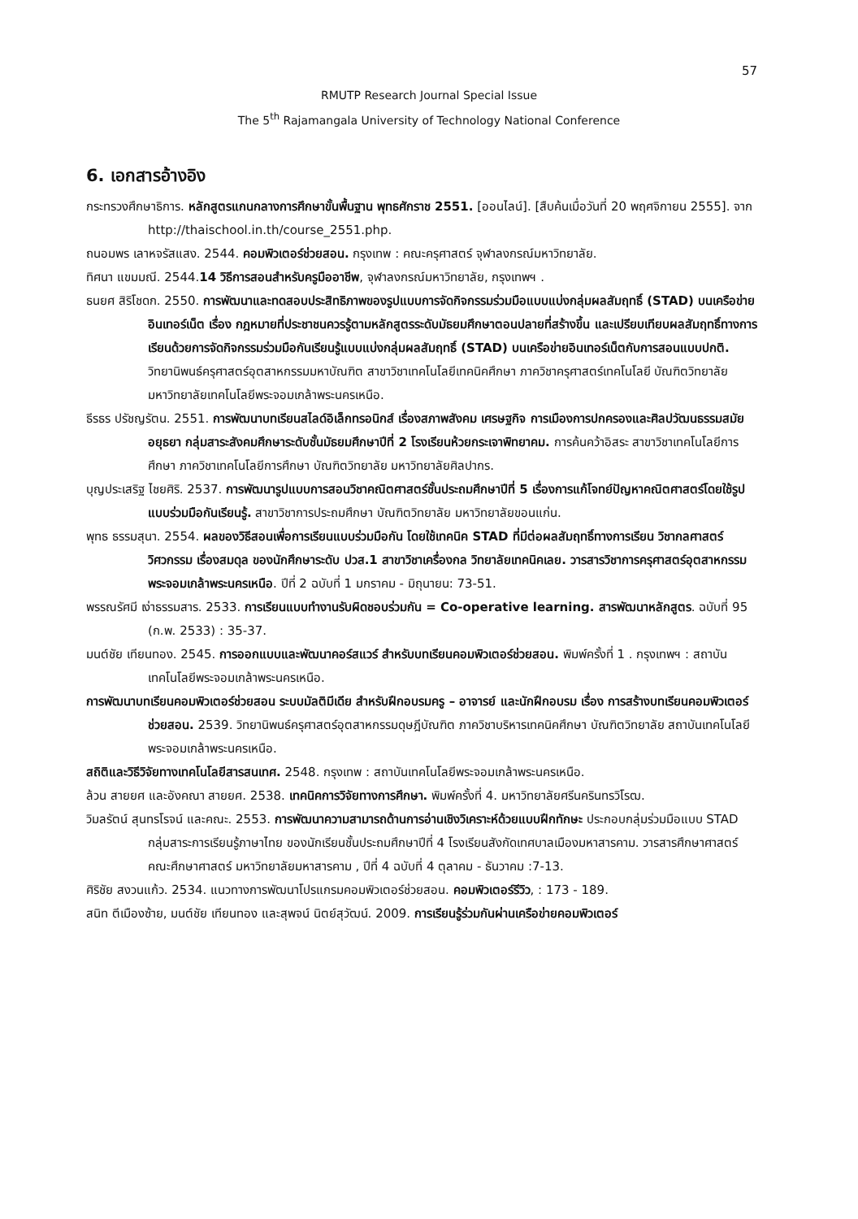57
RMUTP Research Journal Special Issue
The 5<sup>th</sup> Rajamangala University of Technology National Conference
6. เอกสารอ้างอิง
กระทรวงศึกษาธิการ. หลักสูตรแกนกลางการศึกษาขั้นพื้นฐาน พุทธศักราช 2551. [ออนไลน์]. [สืบค้นเมื่อวันที่ 20 พฤศจิกายน 2555]. จาก http://thaischool.in.th/course_2551.php.
ถนอมพร เลาหจรัสแสง. 2544. คอมพิวเตอร์ช่วยสอน. กรุงเทพ : คณะครุศาสตร์ จุฬาลงกรณ์มหาวิทยาลัย.
ทิศนา แขมมณี. 2544.14 วิธีการสอนสำหรับครูมืออาชีพ, จุฬาลงกรณ์มหาวิทยาลัย, กรุงเทพฯ .
ธนยศ สิริโชดก. 2550. การพัฒนาและทดสอบประสิทธิภาพของรูปแบบการจัดกิจกรรมร่วมมือแบบแบ่งกลุ่มผลสัมฤทธิ์ (STAD) บนเครือข่ายอินเทอร์เน็ต เรื่อง กฎหมายที่ประชาชนควรรู้ตามหลักสูตรระดับมัธยมศึกษาตอนปลายที่สร้างขึ้น และเปรียบเทียบผลสัมฤทธิ์ทางการเรียนด้วยการจัดกิจกรรมร่วมมือกันเรียนรู้แบบแบ่งกลุ่มผลสัมฤทธิ์ (STAD) บนเครือข่ายอินเทอร์เน็ตกับการสอนแบบปกติ. วิทยานิพนธ์ครุศาสตร์อุตสาหกรรมมหาบัณฑิต สาขาวิชาเทคโนโลยีเทคนิคศึกษา ภาควิชาครุศาสตร์เทคโนโลยี บัณฑิตวิทยาลัย มหาวิทยาลัยเทคโนโลยีพระจอมเกล้าพระนครเหนือ.
ธีรธร ปรัชญรัตน. 2551. การพัฒนาบทเรียนสไลด์อิเล็กทรอนิกส์ เรื่องสภาพสังคม เศรษฐกิจ การเมืองการปกครองและศิลปวัฒนธรรมสมัยอยุธยา กลุ่มสาระสังคมศึกษาระดับชั้นมัธยมศึกษาปีที่ 2 โรงเรียนห้วยกระเจาพิทยาคม. การค้นคว้าอิสระ สาขาวิชาเทคโนโลยีการศึกษา ภาควิชาเทคโนโลยีการศึกษา บัณฑิตวิทยาลัย มหาวิทยาลัยศิลปากร.
บุญประเสริฐ ไชยศิริ. 2537. การพัฒนารูปแบบการสอนวิชาคณิตศาสตร์ชั้นประถมศึกษาปีที่ 5 เรื่องการแก้โจทย์ปัญหาคณิตศาสตร์โดยใช้รูปแบบร่วมมือกันเรียนรู้. สาขาวิชาการประถมศึกษา บัณฑิตวิทยาลัย มหาวิทยาลัยขอนแก่น.
พุทธ ธรรมสุนา. 2554. ผลของวิธีสอนเพื่อการเรียนแบบร่วมมือกัน โดยใช้เทคนิค STAD ที่มีต่อผลสัมฤทธิ์ทางการเรียน วิชากลศาสตร์วิศวกรรม เรื่องสมดุล ของนักศึกษาระดับ ปวส.1 สาขาวิชาเครื่องกล วิทยาลัยเทคนิคเลย. วารสารวิชาการครุศาสตร์อุตสาหกรรม พระจอมเกล้าพระนครเหนือ. ปีที่ 2 ฉบับที่ 1 มกราคม - มิถุนายน: 73-51.
พรรณรัศมี เง่าธรรมสาร. 2533. การเรียนแบบทำงานรับผิดชอบร่วมกัน = Co-operative learning. สารพัฒนาหลักสูตร. ฉบับที่ 95 (ก.พ. 2533) : 35-37.
มนต์ชัย เทียนทอง. 2545. การออกแบบและพัฒนาคอร์สแวร์ สำหรับบทเรียนคอมพิวเตอร์ช่วยสอน. พิมพ์ครั้งที่ 1 . กรุงเทพฯ : สถาบันเทคโนโลยีพระจอมเกล้าพระนครเหนือ.
การพัฒนาบทเรียนคอมพิวเตอร์ช่วยสอน ระบบมัลติมีเดีย สำหรับฝึกอบรมครู – อาจารย์ และนักฝึกอบรม เรื่อง การสร้างบทเรียนคอมพิวเตอร์ช่วยสอน. 2539. วิทยานิพนธ์ครุศาสตร์อุตสาหกรรมดุษฎีบัณฑิต ภาควิชาบริหารเทคนิคศึกษา บัณฑิตวิทยาลัย สถาบันเทคโนโลยีพระจอมเกล้าพระนครเหนือ.
สถิติและวิธีวิจัยทางเทคโนโลยีสารสนเทศ. 2548. กรุงเทพ : สถาบันเทคโนโลยีพระจอมเกล้าพระนครเหนือ.
ล้วน สายยศ และอังคณา สายยศ. 2538. เทคนิคการวิจัยทางการศึกษา. พิมพ์ครั้งที่ 4. มหาวิทยาลัยศรีนครินทรวิโรฒ.
วิมลรัตน์ สุนทรโรจน์ และคณะ. 2553. การพัฒนาความสามารถด้านการอ่านเชิงวิเคราะห์ด้วยแบบฝึกทักษะ ประกอบกลุ่มร่วมมือแบบ STAD กลุ่มสาระการเรียนรู้ภาษาไทย ของนักเรียนชั้นประถมศึกษาปีที่ 4 โรงเรียนสังกัดเทศบาลเมืองมหาสารคาม. วารสารศึกษาศาสตร์ คณะศึกษาศาสตร์ มหาวิทยาลัยมหาสารคาม , ปีที่ 4 ฉบับที่ 4 ตุลาคม - ธันวาคม :7-13.
ศิริชัย สงวนแก้ว. 2534. แนวทางการพัฒนาโปรแกรมคอมพิวเตอร์ช่วยสอน. คอมพิวเตอร์รีวิว, : 173 - 189.
สนิท ตีเมืองซ้าย, มนต์ชัย เทียนทอง และสุพจน์ นิตย์สุวัฒน์. 2009. การเรียนรู้ร่วมกันผ่านเครือข่ายคอมพิวเตอร์